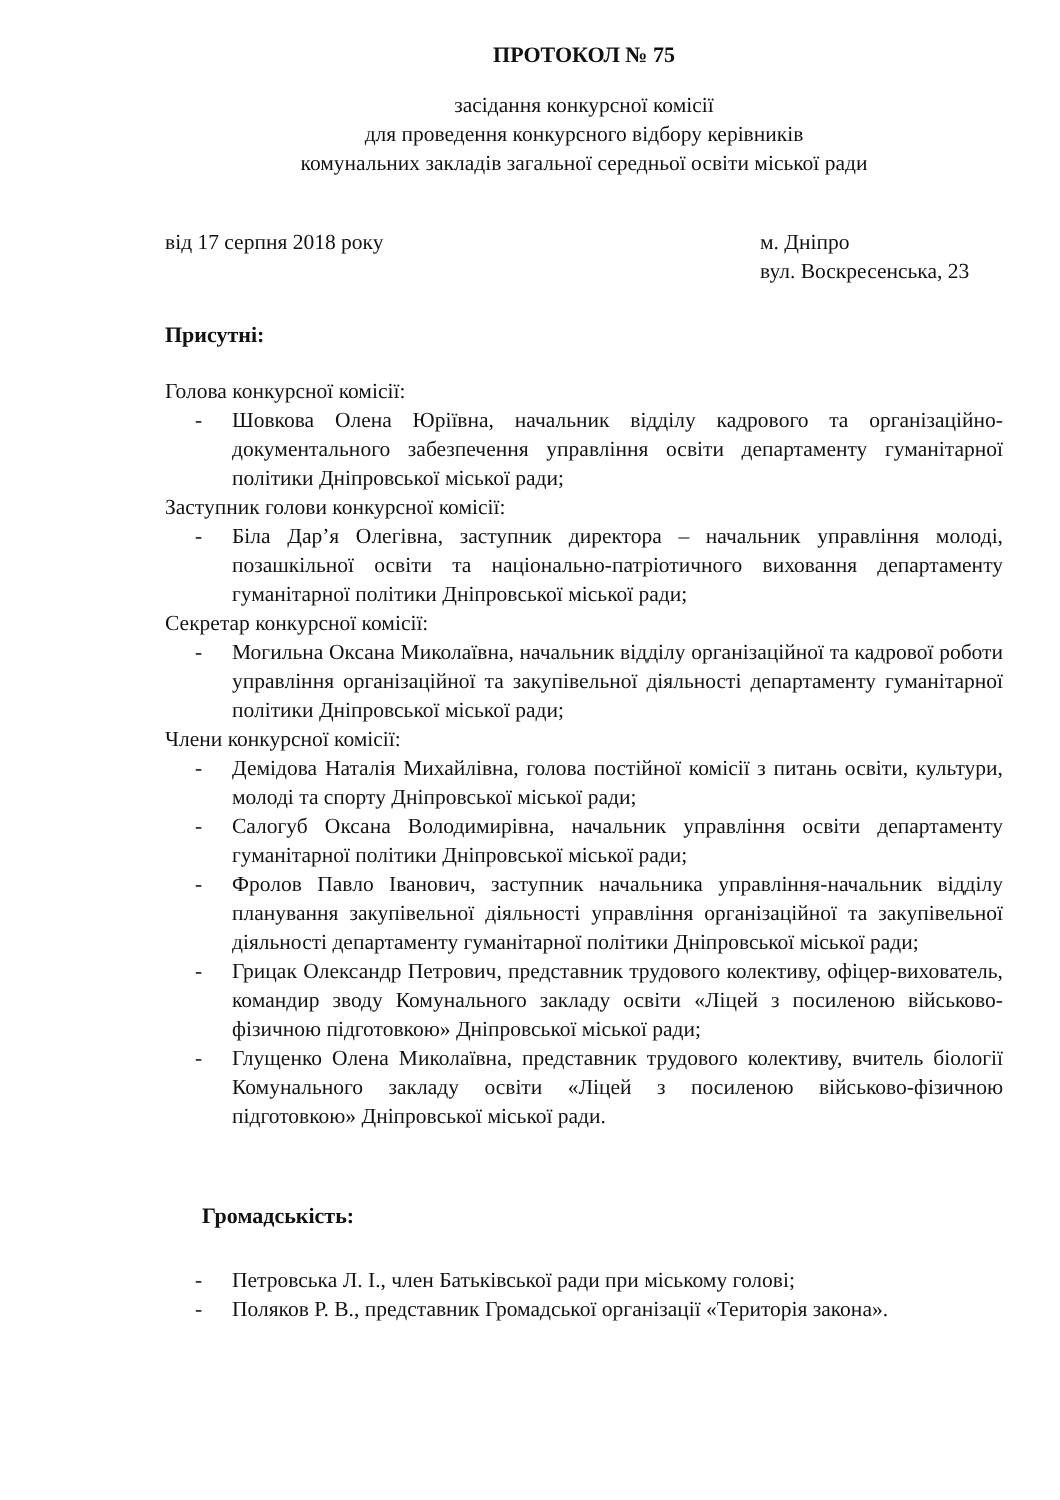ПРОТОКОЛ № 75
засідання конкурсної комісії
для проведення конкурсного відбору керівників
комунальних закладів загальної середньої освіти міської ради
від 17 серпня 2018 року м. Дніпро
вул. Воскресенська, 23
Присутні:
Голова конкурсної комісії:
- Шовкова Олена Юріївна, начальник відділу кадрового та організаційно-документального забезпечення управління освіти департаменту гуманітарної політики Дніпровської міської ради;
Заступник голови конкурсної комісії:
- Біла Дар’я Олегівна, заступник директора – начальник управління молоді, позашкільної освіти та національно-патріотичного виховання департаменту гуманітарної політики Дніпровської міської ради;
Секретар конкурсної комісії:
- Могильна Оксана Миколаївна, начальник відділу організаційної та кадрової роботи управління організаційної та закупівельної діяльності департаменту гуманітарної політики Дніпровської міської ради;
Члени конкурсної комісії:
- Демідова Наталія Михайлівна, голова постійної комісії з питань освіти, культури, молоді та спорту Дніпровської міської ради;
- Салогуб Оксана Володимирівна, начальник управління освіти департаменту гуманітарної політики Дніпровської міської ради;
- Фролов Павло Іванович, заступник начальника управління-начальник відділу планування закупівельної діяльності управління організаційної та закупівельної діяльності департаменту гуманітарної політики Дніпровської міської ради;
- Грицак Олександр Петрович, представник трудового колективу, офіцер-вихователь, командир зводу Комунального закладу освіти «Ліцей з посиленою військово-фізичною підготовкою» Дніпровської міської ради;
- Глущенко Олена Миколаївна, представник трудового колективу, вчитель біології Комунального закладу освіти «Ліцей з посиленою військово-фізичною підготовкою» Дніпровської міської ради.
Громадськість:
- Петровська Л. І., член Батьківської ради при міському голові;
- Поляков Р. В., представник Громадської організації «Територія закона».